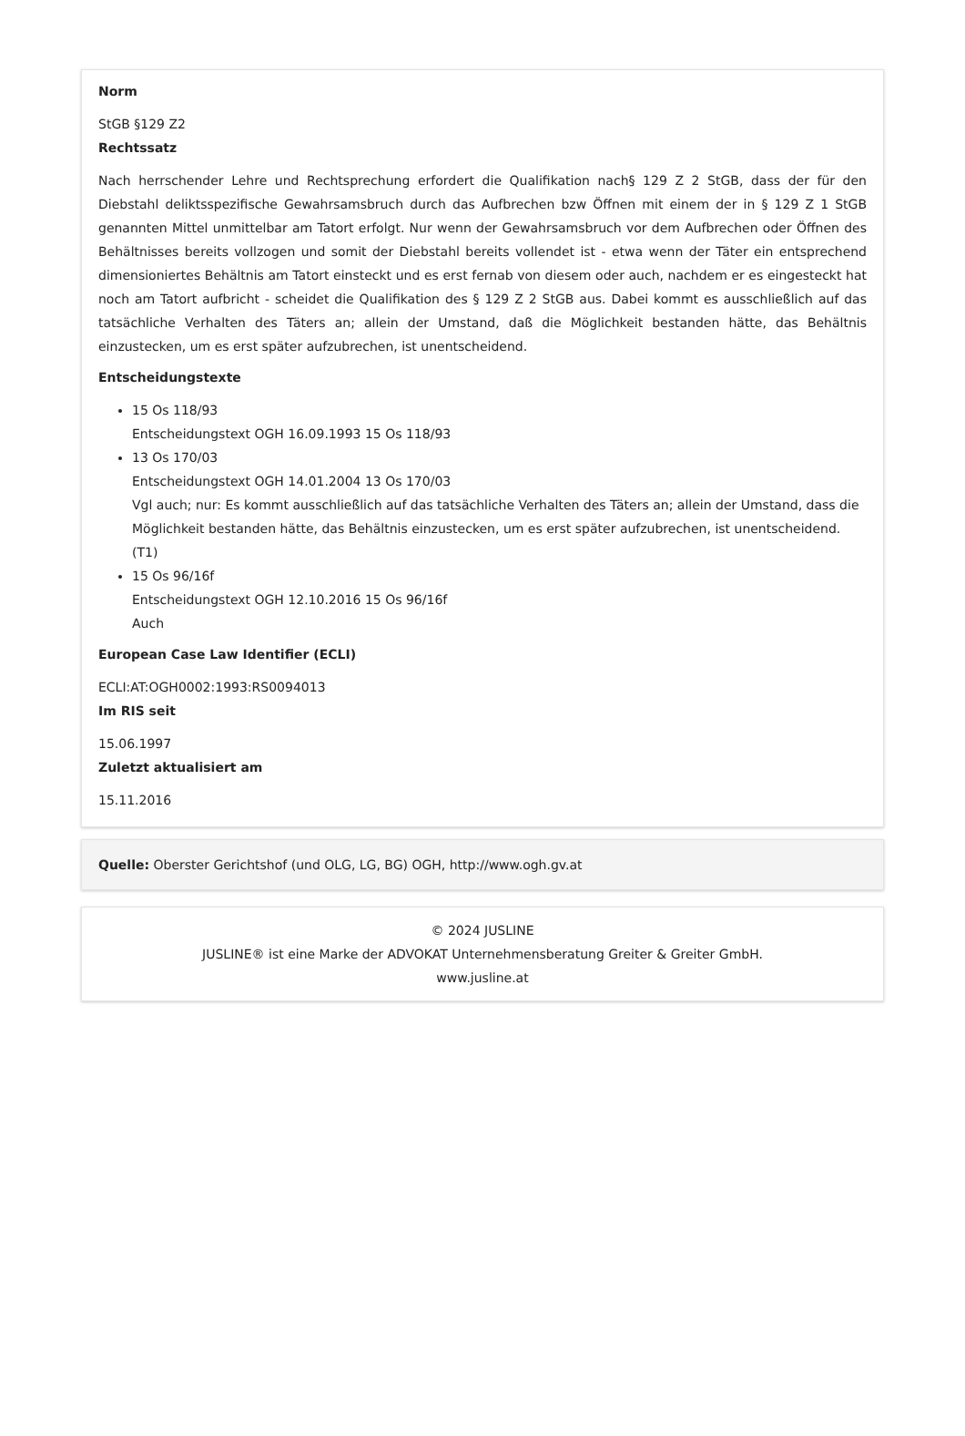Norm
StGB §129 Z2
Rechtssatz
Nach herrschender Lehre und Rechtsprechung erfordert die Qualifikation nach§ 129 Z 2 StGB, dass der für den Diebstahl deliktsspezifische Gewahrsamsbruch durch das Aufbrechen bzw Öffnen mit einem der in § 129 Z 1 StGB genannten Mittel unmittelbar am Tatort erfolgt. Nur wenn der Gewahrsamsbruch vor dem Aufbrechen oder Öffnen des Behältnisses bereits vollzogen und somit der Diebstahl bereits vollendet ist - etwa wenn der Täter ein entsprechend dimensioniertes Behältnis am Tatort einsteckt und es erst fernab von diesem oder auch, nachdem er es eingesteckt hat noch am Tatort aufbricht - scheidet die Qualifikation des § 129 Z 2 StGB aus. Dabei kommt es ausschließlich auf das tatsächliche Verhalten des Täters an; allein der Umstand, daß die Möglichkeit bestanden hätte, das Behältnis einzustecken, um es erst später aufzubrechen, ist unentscheidend.
Entscheidungstexte
15 Os 118/93
Entscheidungstext OGH 16.09.1993 15 Os 118/93
13 Os 170/03
Entscheidungstext OGH 14.01.2004 13 Os 170/03
Vgl auch; nur: Es kommt ausschließlich auf das tatsächliche Verhalten des Täters an; allein der Umstand, dass die Möglichkeit bestanden hätte, das Behältnis einzustecken, um es erst später aufzubrechen, ist unentscheidend. (T1)
15 Os 96/16f
Entscheidungstext OGH 12.10.2016 15 Os 96/16f
Auch
European Case Law Identifier (ECLI)
ECLI:AT:OGH0002:1993:RS0094013
Im RIS seit
15.06.1997
Zuletzt aktualisiert am
15.11.2016
Quelle: Oberster Gerichtshof (und OLG, LG, BG) OGH, http://www.ogh.gv.at
© 2024 JUSLINE
JUSLINE® ist eine Marke der ADVOKAT Unternehmensberatung Greiter & Greiter GmbH.
www.jusline.at